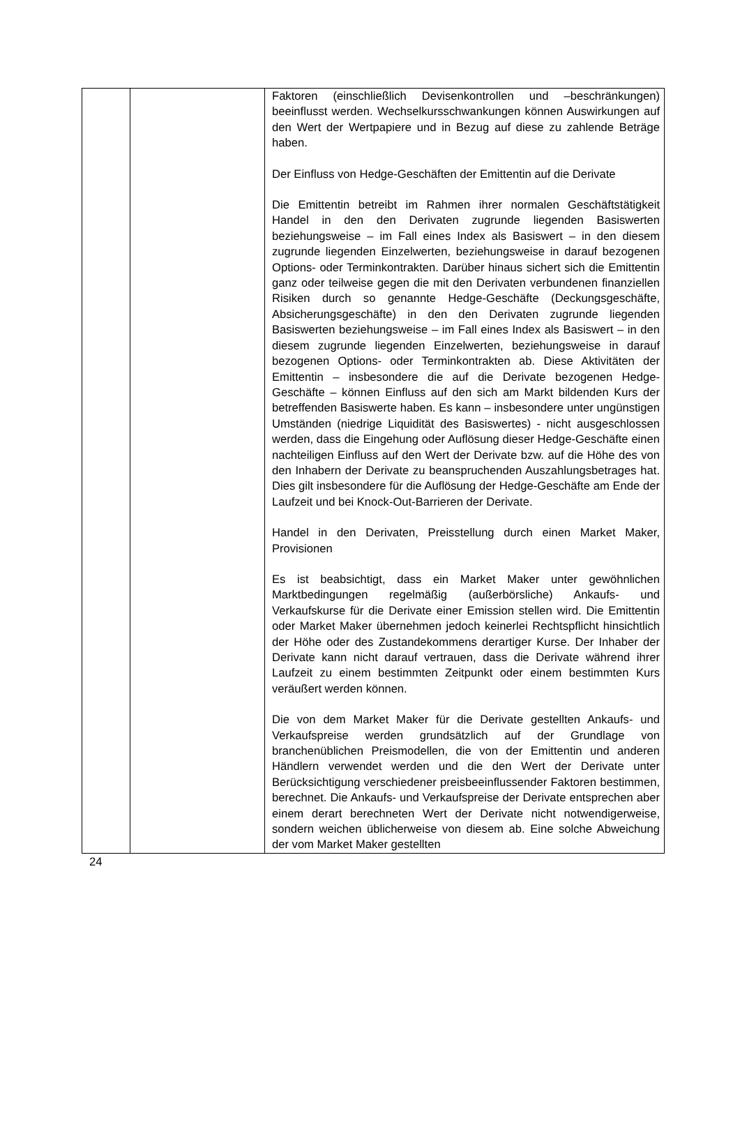| | | Faktoren (einschließlich Devisenkontrollen und –beschränkungen) beeinflusst werden. Wechselkursschwankungen können Auswirkungen auf den Wert der Wertpapiere und in Bezug auf diese zu zahlende Beträge haben. Der Einfluss von Hedge-Geschäften der Emittentin auf die Derivate Die Emittentin betreibt im Rahmen ihrer normalen Geschäftstätigkeit Handel in den den Derivaten zugrunde liegenden Basiswerten beziehungsweise – im Fall eines Index als Basiswert – in den diesem zugrunde liegenden Einzelwerten, beziehungsweise in darauf bezogenen Options- oder Terminkontrakten. Darüber hinaus sichert sich die Emittentin ganz oder teilweise gegen die mit den Derivaten verbundenen finanziellen Risiken durch so genannte Hedge-Geschäfte (Deckungsgeschäfte, Absicherungsgeschäfte) in den den Derivaten zugrunde liegenden Basiswerten beziehungsweise – im Fall eines Index als Basiswert – in den diesem zugrunde liegenden Einzelwerten, beziehungsweise in darauf bezogenen Options- oder Terminkontrakten ab. Diese Aktivitäten der Emittentin – insbesondere die auf die Derivate bezogenen Hedge-Geschäfte – können Einfluss auf den sich am Markt bildenden Kurs der betreffenden Basiswerte haben. Es kann – insbesondere unter ungünstigen Umständen (niedrige Liquidität des Basiswertes) - nicht ausgeschlossen werden, dass die Eingehung oder Auflösung dieser Hedge-Geschäfte einen nachteiligen Einfluss auf den Wert der Derivate bzw. auf die Höhe des von den Inhabern der Derivate zu beanspruchenden Auszahlungsbetrages hat. Dies gilt insbesondere für die Auflösung der Hedge-Geschäfte am Ende der Laufzeit und bei Knock-Out-Barrieren der Derivate. Handel in den Derivaten, Preisstellung durch einen Market Maker, Provisionen Es ist beabsichtigt, dass ein Market Maker unter gewöhnlichen Marktbedingungen regelmäßig (außerbörsliche) Ankaufs- und Verkaufskurse für die Derivate einer Emission stellen wird. Die Emittentin oder Market Maker übernehmen jedoch keinerlei Rechtspflicht hinsichtlich der Höhe oder des Zustandekommens derartiger Kurse. Der Inhaber der Derivate kann nicht darauf vertrauen, dass die Derivate während ihrer Laufzeit zu einem bestimmten Zeitpunkt oder einem bestimmten Kurs veräußert werden können. Die von dem Market Maker für die Derivate gestellten Ankaufs- und Verkaufspreise werden grundsätzlich auf der Grundlage von branchenüblichen Preismodellen, die von der Emittentin und anderen Händlern verwendet werden und die den Wert der Derivate unter Berücksichtigung verschiedener preisbeeinflussender Faktoren bestimmen, berechnet. Die Ankaufs- und Verkaufspreise der Derivate entsprechen aber einem derart berechneten Wert der Derivate nicht notwendigerweise, sondern weichen üblicherweise von diesem ab. Eine solche Abweichung der vom Market Maker gestellten |
24